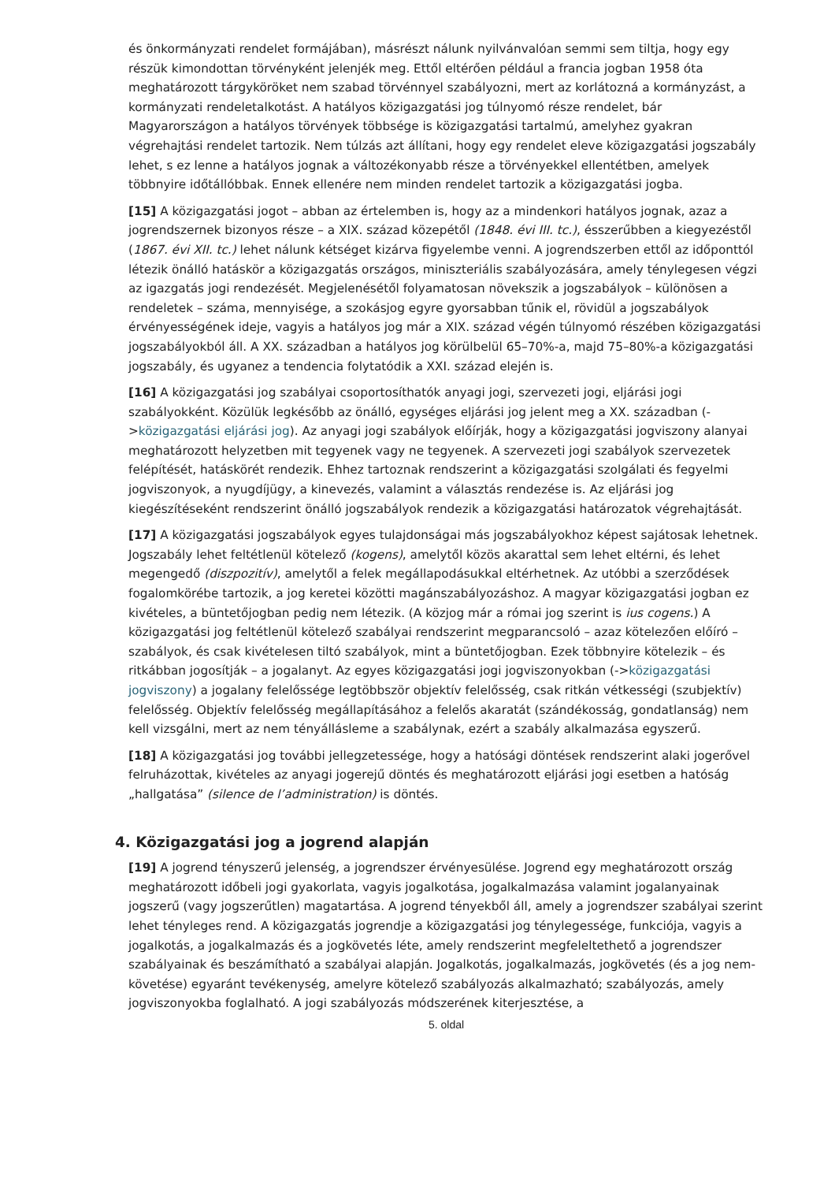és önkormányzati rendelet formájában), másrészt nálunk nyilvánvalóan semmi sem tiltja, hogy egy részük kimondottan törvényként jelenjék meg. Ettől eltérően például a francia jogban 1958 óta meghatározott tárgyköröket nem szabad törvénnyel szabályozni, mert az korlátozná a kormányzást, a kormányzati rendeletalkotást. A hatályos közigazgatási jog túlnyomó része rendelet, bár Magyarországon a hatályos törvények többsége is közigazgatási tartalmú, amelyhez gyakran végrehajtási rendelet tartozik. Nem túlzás azt állítani, hogy egy rendelet eleve közigazgatási jogszabály lehet, s ez lenne a hatályos jognak a változékonyabb része a törvényekkel ellentétben, amelyek többnyire időtállóbbak. Ennek ellenére nem minden rendelet tartozik a közigazgatási jogba.
[15] A közigazgatási jogot – abban az értelemben is, hogy az a mindenkori hatályos jognak, azaz a jogrendszernek bizonyos része – a XIX. század közepétől (1848. évi III. tc.), ésszerűbben a kiegyezéstől (1867. évi XII. tc.) lehet nálunk kétséget kizárva figyelembe venni. A jogrendszerben ettől az időponttól létezik önálló hatáskör a közigazgatás országos, miniszteriális szabályozására, amely ténylegesen végzi az igazgatás jogi rendezését. Megjelenésétől folyamatosan növekszik a jogszabályok – különösen a rendeletek – száma, mennyisége, a szokásjog egyre gyorsabban tűnik el, rövidül a jogszabályok érvényességének ideje, vagyis a hatályos jog már a XIX. század végén túlnyomó részében közigazgatási jogszabályokból áll. A XX. században a hatályos jog körülbelül 65–70%-a, majd 75–80%-a közigazgatási jogszabály, és ugyanez a tendencia folytatódik a XXI. század elején is.
[16] A közigazgatási jog szabályai csoportosíthatók anyagi jogi, szervezeti jogi, eljárási jogi szabályokként. Közülük legkésőbb az önálló, egységes eljárási jog jelent meg a XX. században (->közigazgatási eljárási jog). Az anyagi jogi szabályok előírják, hogy a közigazgatási jogviszony alanyai meghatározott helyzetben mit tegyenek vagy ne tegyenek. A szervezeti jogi szabályok szervezetek felépítését, hatáskörét rendezik. Ehhez tartoznak rendszerint a közigazgatási szolgálati és fegyelmi jogviszonyok, a nyugdíjügy, a kinevezés, valamint a választás rendezése is. Az eljárási jog kiegészítéseként rendszerint önálló jogszabályok rendezik a közigazgatási határozatok végrehajtását.
[17] A közigazgatási jogszabályok egyes tulajdonságai más jogszabályokhoz képest sajátosak lehetnek. Jogszabály lehet feltétlenül kötelező (kogens), amelytől közös akarattal sem lehet eltérni, és lehet megengedő (diszpozitív), amelytől a felek megállapodásukkal eltérhetnek. Az utóbbi a szerződések fogalomkörébe tartozik, a jog keretei közötti magánszabályozáshoz. A magyar közigazgatási jogban ez kivételes, a büntetőjogban pedig nem létezik. (A közjog már a római jog szerint is ius cogens.) A közigazgatási jog feltétlenül kötelező szabályai rendszerint megparancsoló – azaz kötelezően előíró – szabályok, és csak kivételesen tiltó szabályok, mint a büntetőjogban. Ezek többnyire kötelezik – és ritkábban jogosítják – a jogalanyt. Az egyes közigazgatási jogi jogviszonyokban (->közigazgatási jogviszony) a jogalany felelőssége legtöbbször objektív felelősség, csak ritkán vétkességi (szubjektív) felelősség. Objektív felelősség megállapításához a felelős akaratát (szándékosság, gondatlanság) nem kell vizsgálni, mert az nem tényállásleme a szabálynak, ezért a szabály alkalmazása egyszerű.
[18] A közigazgatási jog további jellegzetessége, hogy a hatósági döntések rendszerint alaki jogerővel felruházottak, kivételes az anyagi jogerejű döntés és meghatározott eljárási jogi esetben a hatóság „hallgatása” (silence de l’administration) is döntés.
4. Közigazgatási jog a jogrend alapján
[19] A jogrend tényszerű jelenség, a jogrendszer érvényesülése. Jogrend egy meghatározott ország meghatározott időbeli jogi gyakorlata, vagyis jogalkotása, jogalkalmazása valamint jogalanyainak jogszerű (vagy jogszerűtlen) magatartása. A jogrend tényekből áll, amely a jogrendszer szabályai szerint lehet tényleges rend. A közigazgatás jogrendje a közigazgatási jog ténylegessége, funkciója, vagyis a jogalkotás, a jogalkalmazás és a jogkövetés léte, amely rendszerint megfeleltethető a jogrendszer szabályainak és beszámítható a szabályai alapján. Jogalkotás, jogalkalmazás, jogkövetés (és a jog nem-követése) egyaránt tevékenység, amelyre kötelező szabályozás alkalmazható; szabályozás, amely jogviszonyokba foglalható. A jogi szabályozás módszerének kiterjesztése, a
5. oldal